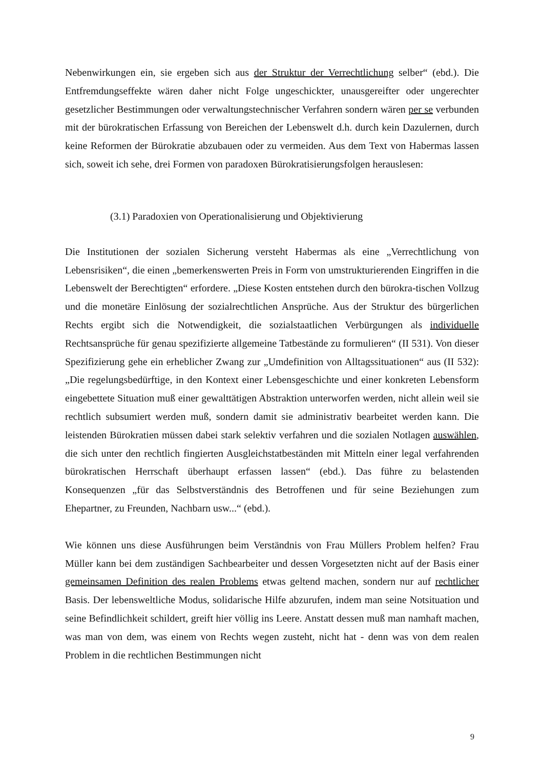Nebenwirkungen ein, sie ergeben sich aus der Struktur der Verrechtlichung selber“ (ebd.). Die Entfremdungseffekte wären daher nicht Folge ungeschickter, unausgereifter oder ungerechter gesetzlicher Bestimmungen oder verwaltungstechnischer Verfahren sondern wären per se verbunden mit der bürokratischen Erfassung von Bereichen der Lebenswelt d.h. durch kein Dazulernen, durch keine Reformen der Bürokratie abzubauen oder zu vermeiden. Aus dem Text von Habermas lassen sich, soweit ich sehe, drei Formen von paradoxen Bürokratisierungsfolgen herauslesen:
(3.1) Paradoxien von Operationalisierung und Objektivierung
Die Institutionen der sozialen Sicherung versteht Habermas als eine „Verrechtlichung von Lebensrisiken“, die einen „bemerkenswerten Preis in Form von umstrukturierenden Eingriffen in die Lebenswelt der Berechtigten“ erfordere. „Diese Kosten entstehen durch den bürokra-tischen Vollzug und die monetäre Einlösung der sozialrechtlichen Ansprüche. Aus der Struktur des bürgerlichen Rechts ergibt sich die Notwendigkeit, die sozialstaatlichen Verbürgungen als individuelle Rechtsansprüche für genau spezifizierte allgemeine Tatbestände zu formulieren“ (II 531). Von dieser Spezifizierung gehe ein erheblicher Zwang zur „Umdefinition von Alltagssituationen“ aus (II 532): „Die regelungsbedürftige, in den Kontext einer Lebensgeschichte und einer konkreten Lebensform eingebettete Situation muß einer gewalttätigen Abstraktion unterworfen werden, nicht allein weil sie rechtlich subsumiert werden muß, sondern damit sie administrativ bearbeitet werden kann. Die leistenden Bürokratien müssen dabei stark selektiv verfahren und die sozialen Notlagen auswählen, die sich unter den rechtlich fingierten Ausgleichstatbeständen mit Mitteln einer legal verfahrenden bürokratischen Herrschaft überhaupt erfassen lassen“ (ebd.). Das führe zu belastenden Konsequenzen „für das Selbstverständnis des Betroffenen und für seine Beziehungen zum Ehepartner, zu Freunden, Nachbarn usw...“ (ebd.).
Wie können uns diese Ausführungen beim Verständnis von Frau Müllers Problem helfen? Frau Müller kann bei dem zuständigen Sachbearbeiter und dessen Vorgesetzten nicht auf der Basis einer gemeinsamen Definition des realen Problems etwas geltend machen, sondern nur auf rechtlicher Basis. Der lebensweltliche Modus, solidarische Hilfe abzurufen, indem man seine Notsituation und seine Befindlichkeit schildert, greift hier völlig ins Leere. Anstatt dessen muß man namhaft machen, was man von dem, was einem von Rechts wegen zusteht, nicht hat - denn was von dem realen Problem in die rechtlichen Bestimmungen nicht
9